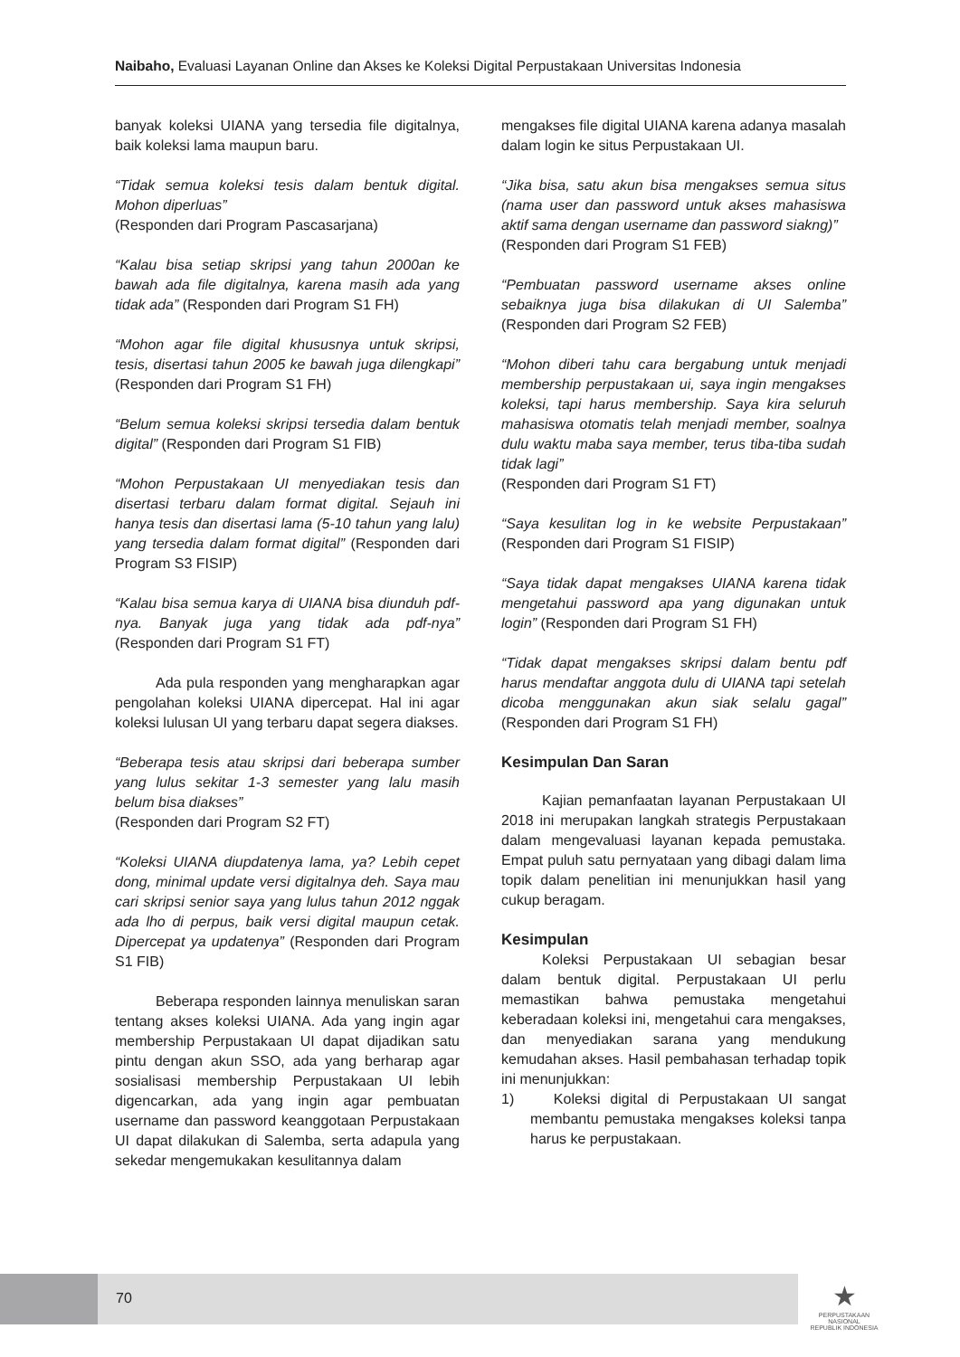Naibaho, Evaluasi Layanan Online dan Akses ke Koleksi Digital Perpustakaan Universitas Indonesia
banyak koleksi UIANA yang tersedia file digitalnya, baik koleksi lama maupun baru.
“Tidak semua koleksi tesis dalam bentuk digital. Mohon diperluas”
(Responden dari Program Pascasarjana)
“Kalau bisa setiap skripsi yang tahun 2000an ke bawah ada file digitalnya, karena masih ada yang tidak ada” (Responden dari Program S1 FH)
“Mohon agar file digital khususnya untuk skripsi, tesis, disertasi tahun 2005 ke bawah juga dilengkapi” (Responden dari Program S1 FH)
“Belum semua koleksi skripsi tersedia dalam bentuk digital” (Responden dari Program S1 FIB)
“Mohon Perpustakaan UI menyediakan tesis dan disertasi terbaru dalam format digital. Sejauh ini hanya tesis dan disertasi lama (5-10 tahun yang lalu) yang tersedia dalam format digital” (Responden dari Program S3 FISIP)
“Kalau bisa semua karya di UIANA bisa diunduh pdf-nya. Banyak juga yang tidak ada pdf-nya” (Responden dari Program S1 FT)
Ada pula responden yang mengharapkan agar pengolahan koleksi UIANA dipercepat. Hal ini agar koleksi lulusan UI yang terbaru dapat segera diakses.
“Beberapa tesis atau skripsi dari beberapa sumber yang lulus sekitar 1-3 semester yang lalu masih belum bisa diakses”
(Responden dari Program S2 FT)
“Koleksi UIANA diupdatenya lama, ya? Lebih cepet dong, minimal update versi digitalnya deh. Saya mau cari skripsi senior saya yang lulus tahun 2012 nggak ada lho di perpus, baik versi digital maupun cetak. Dipercepat ya updatenya” (Responden dari Program S1 FIB)
Beberapa responden lainnya menuliskan saran tentang akses koleksi UIANA. Ada yang ingin agar membership Perpustakaan UI dapat dijadikan satu pintu dengan akun SSO, ada yang berharap agar sosialisasi membership Perpustakaan UI lebih digencarkan, ada yang ingin agar pembuatan username dan password keanggotaan Perpustakaan UI dapat dilakukan di Salemba, serta adapula yang sekedar mengemukakan kesulitannya dalam
mengakses file digital UIANA karena adanya masalah dalam login ke situs Perpustakaan UI.
“Jika bisa, satu akun bisa mengakses semua situs (nama user dan password untuk akses mahasiswa aktif sama dengan username dan password siakng)”
(Responden dari Program S1 FEB)
“Pembuatan password username akses online sebaiknya juga bisa dilakukan di UI Salemba” (Responden dari Program S2 FEB)
“Mohon diberi tahu cara bergabung untuk menjadi membership perpustakaan ui, saya ingin mengakses koleksi, tapi harus membership. Saya kira seluruh mahasiswa otomatis telah menjadi member, soalnya dulu waktu maba saya member, terus tiba-tiba sudah tidak lagi”
(Responden dari Program S1 FT)
“Saya kesulitan log in ke website Perpustakaan” (Responden dari Program S1 FISIP)
“Saya tidak dapat mengakses UIANA karena tidak mengetahui password apa yang digunakan untuk login” (Responden dari Program S1 FH)
“Tidak dapat mengakses skripsi dalam bentu pdf harus mendaftar anggota dulu di UIANA tapi setelah dicoba menggunakan akun siak selalu gagal” (Responden dari Program S1 FH)
Kesimpulan Dan Saran
Kajian pemanfaatan layanan Perpustakaan UI 2018 ini merupakan langkah strategis Perpustakaan dalam mengevaluasi layanan kepada pemustaka. Empat puluh satu pernyataan yang dibagi dalam lima topik dalam penelitian ini menunjukkan hasil yang cukup beragam.
Kesimpulan
Koleksi Perpustakaan UI sebagian besar dalam bentuk digital. Perpustakaan UI perlu memastikan bahwa pemustaka mengetahui keberadaan koleksi ini, mengetahui cara mengakses, dan menyediakan sarana yang mendukung kemudahan akses. Hasil pembahasan terhadap topik ini menunjukkan:
1) Koleksi digital di Perpustakaan UI sangat membantu pemustaka mengakses koleksi tanpa harus ke perpustakaan.
70
★
PERPUSTAKAAN NASIONAL
REPUBLIK INDONESIA